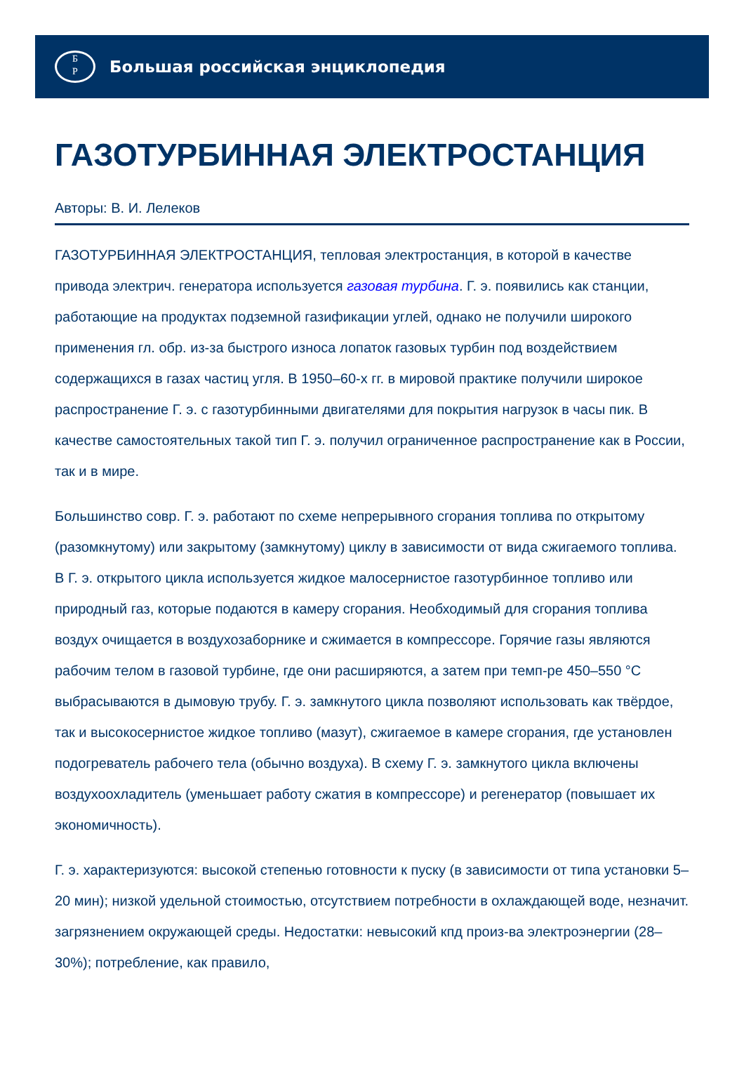Б
Р
Большая российская энциклопедия
ГАЗОТУРБИННАЯ ЭЛЕКТРОСТАНЦИЯ
Авторы: В. И. Лелеков
ГАЗОТУРБИННАЯ ЭЛЕКТРОСТАНЦИЯ, тепловая электростанция, в которой в качестве привода электрич. генератора используется газовая турбина. Г. э. появились как станции, работающие на продуктах подземной газификации углей, однако не получили широкого применения гл. обр. из-за быстрого износа лопаток газовых турбин под воздействием содержащихся в газах частиц угля. В 1950–60-х гг. в мировой практике получили широкое распространение Г. э. с газотурбинными двигателями для покрытия нагрузок в часы пик. В качестве самостоятельных такой тип Г. э. получил ограниченное распространение как в России, так и в мире.
Большинство совр. Г. э. работают по схеме непрерывного сгорания топлива по открытому (разомкнутому) или закрытому (замкнутому) циклу в зависимости от вида сжигаемого топлива. В Г. э. открытого цикла используется жидкое малосернистое газотурбинное топливо или природный газ, которые подаются в камеру сгорания. Необходимый для сгорания топлива воздух очищается в воздухозаборнике и сжимается в компрессоре. Горячие газы являются рабочим телом в газовой турбине, где они расширяются, а затем при темп-ре 450–550 °C выбрасываются в дымовую трубу. Г. э. замкнутого цикла позволяют использовать как твёрдое, так и высокосернистое жидкое топливо (мазут), сжигаемое в камере сгорания, где установлен подогреватель рабочего тела (обычно воздуха). В схему Г. э. замкнутого цикла включены воздухоохладитель (уменьшает работу сжатия в компрессоре) и регенератор (повышает их экономичность).
Г. э. характеризуются: высокой степенью готовности к пуску (в зависимости от типа установки 5–20 мин); низкой удельной стоимостью, отсутствием потребности в охлаждающей воде, незначит. загрязнением окружающей среды. Недостатки: невысокий кпд произ-ва электроэнергии (28–30%); потребление, как правило,